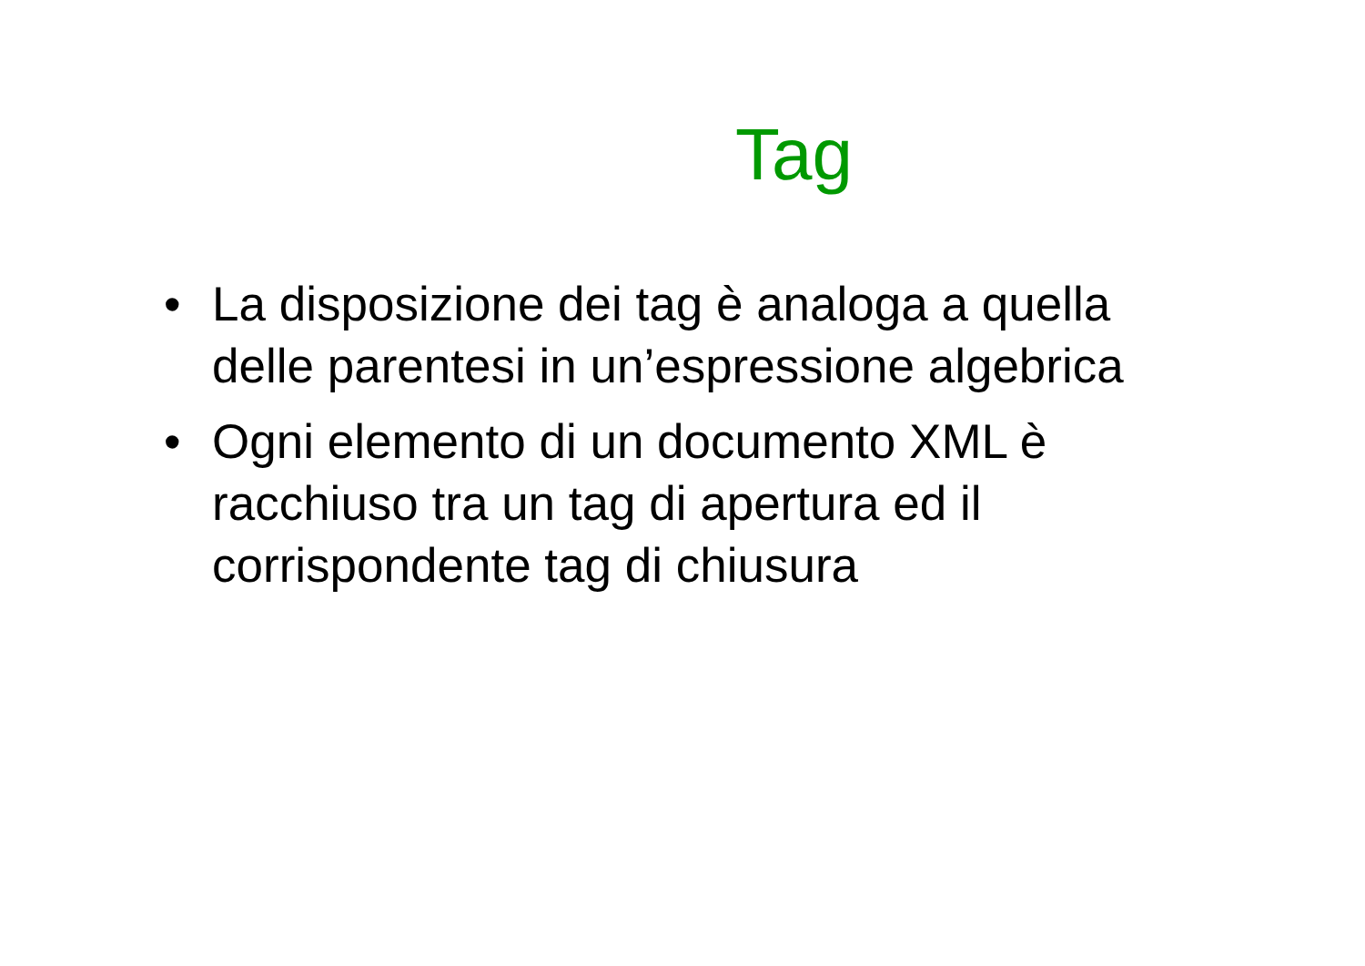Tag
• La disposizione dei tag è analoga a quella delle parentesi in un’espressione algebrica
• Ogni elemento di un documento XML è racchiuso tra un tag di apertura ed il corrispondente tag di chiusura